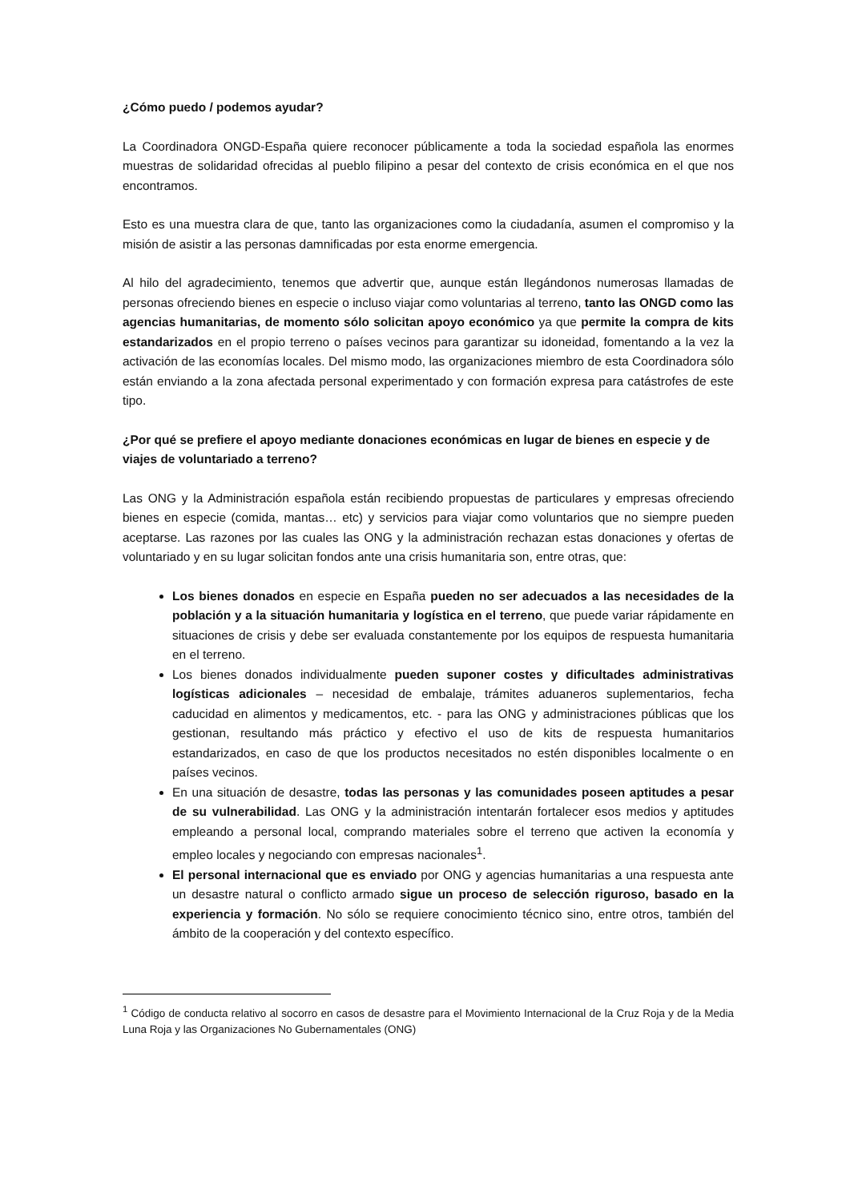¿Cómo puedo / podemos ayudar?
La Coordinadora ONGD-España quiere reconocer públicamente a toda la sociedad española las enormes muestras de solidaridad ofrecidas al pueblo filipino a pesar del contexto de crisis económica en el que nos encontramos.
Esto es una muestra clara de que, tanto las organizaciones como la ciudadanía, asumen el compromiso y la misión de asistir a las personas damnificadas por esta enorme emergencia.
Al hilo del agradecimiento, tenemos que advertir que, aunque están llegándonos numerosas llamadas de personas ofreciendo bienes en especie o incluso viajar como voluntarias al terreno, tanto las ONGD como las agencias humanitarias, de momento sólo solicitan apoyo económico ya que permite la compra de kits estandarizados en el propio terreno o países vecinos para garantizar su idoneidad, fomentando a la vez la activación de las economías locales. Del mismo modo, las organizaciones miembro de esta Coordinadora sólo están enviando a la zona afectada personal experimentado y con formación expresa para catástrofes de este tipo.
¿Por qué se prefiere el apoyo mediante donaciones económicas en lugar de bienes en especie y de viajes de voluntariado a terreno?
Las ONG y la Administración española están recibiendo propuestas de particulares y empresas ofreciendo bienes en especie (comida, mantas… etc) y servicios para viajar como voluntarios que no siempre pueden aceptarse. Las razones por las cuales las ONG y la administración rechazan estas donaciones y ofertas de voluntariado y en su lugar solicitan fondos ante una crisis humanitaria son, entre otras, que:
Los bienes donados en especie en España pueden no ser adecuados a las necesidades de la población y a la situación humanitaria y logística en el terreno, que puede variar rápidamente en situaciones de crisis y debe ser evaluada constantemente por los equipos de respuesta humanitaria en el terreno.
Los bienes donados individualmente pueden suponer costes y dificultades administrativas logísticas adicionales – necesidad de embalaje, trámites aduaneros suplementarios, fecha caducidad en alimentos y medicamentos, etc. - para las ONG y administraciones públicas que los gestionan, resultando más práctico y efectivo el uso de kits de respuesta humanitarios estandarizados, en caso de que los productos necesitados no estén disponibles localmente o en países vecinos.
En una situación de desastre, todas las personas y las comunidades poseen aptitudes a pesar de su vulnerabilidad. Las ONG y la administración intentarán fortalecer esos medios y aptitudes empleando a personal local, comprando materiales sobre el terreno que activen la economía y empleo locales y negociando con empresas nacionales<sup>1</sup>.
El personal internacional que es enviado por ONG y agencias humanitarias a una respuesta ante un desastre natural o conflicto armado sigue un proceso de selección riguroso, basado en la experiencia y formación. No sólo se requiere conocimiento técnico sino, entre otros, también del ámbito de la cooperación y del contexto específico.
<sup>1</sup> Código de conducta relativo al socorro en casos de desastre para el Movimiento Internacional de la Cruz Roja y de la Media Luna Roja y las Organizaciones No Gubernamentales (ONG)